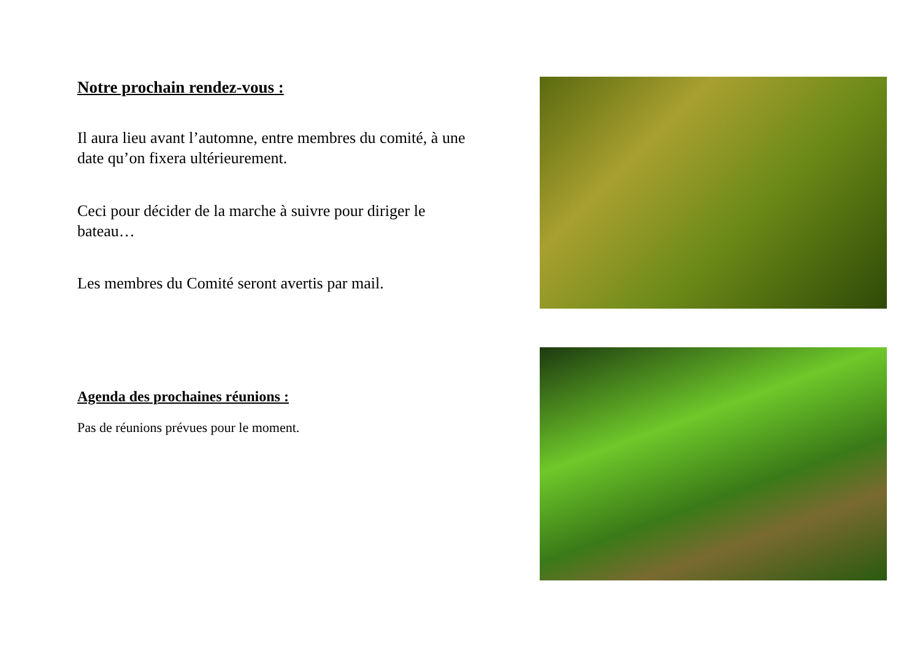Notre prochain rendez-vous :
Il aura lieu avant l’automne, entre membres du comité, à une date qu’on fixera ultérieurement.
Ceci pour décider de la marche à suivre pour diriger le bateau…
Les membres du Comité seront avertis par mail.
Agenda des prochaines réunions :
Pas de réunions prévues pour le moment.